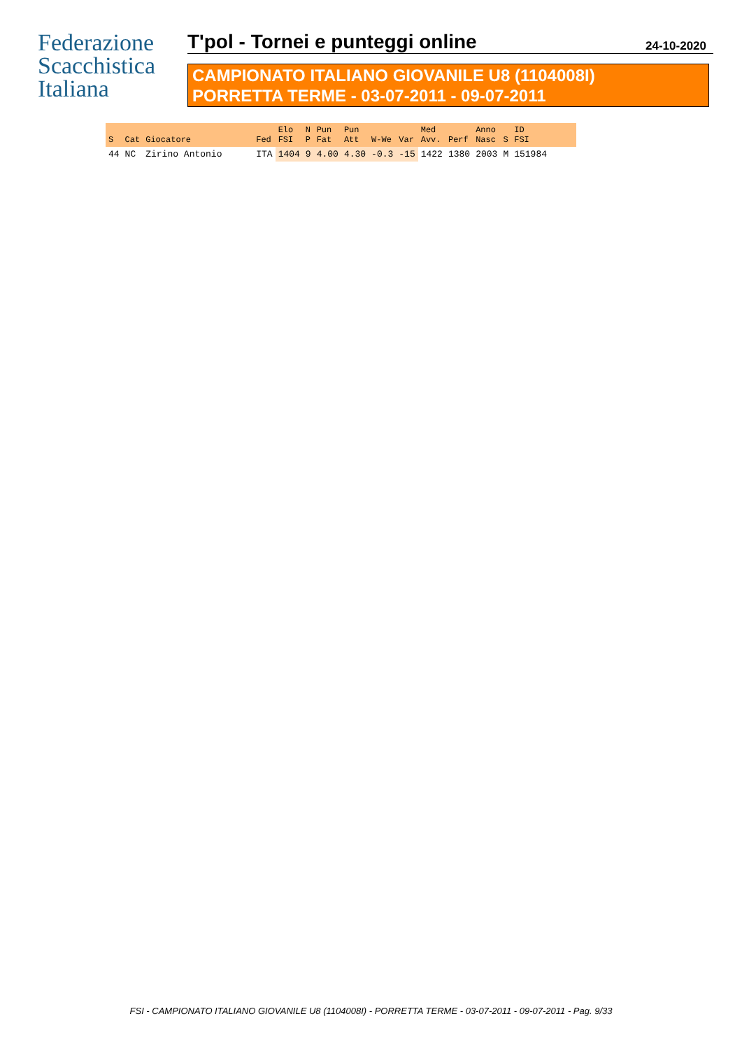Federazione
Scacchistica
Italiana
T'pol - Tornei e punteggi online
24-10-2020
CAMPIONATO ITALIANO GIOVANILE U8 (1104008I)
PORRETTA TERME - 03-07-2011 - 09-07-2011
| S | Cat | Giocatore | Fed | Elo FSI | N P | Pun Fat | Pun Att | W-We | Var | Med Avv. | Perf | Anno Nasc | S | ID FSI | |
| --- | --- | --- | --- | --- | --- | --- | --- | --- | --- | --- | --- | --- | --- | --- | --- |
| 44 | NC | Zirino Antonio | ITA | 1404 | 9 | 4.00 | 4.30 | -0.3 | -15 | 1422 | 1380 | 2003 | M | 151984 | |
FSI - CAMPIONATO ITALIANO GIOVANILE U8 (1104008I) - PORRETTA TERME - 03-07-2011 - 09-07-2011 - Pag. 9/33